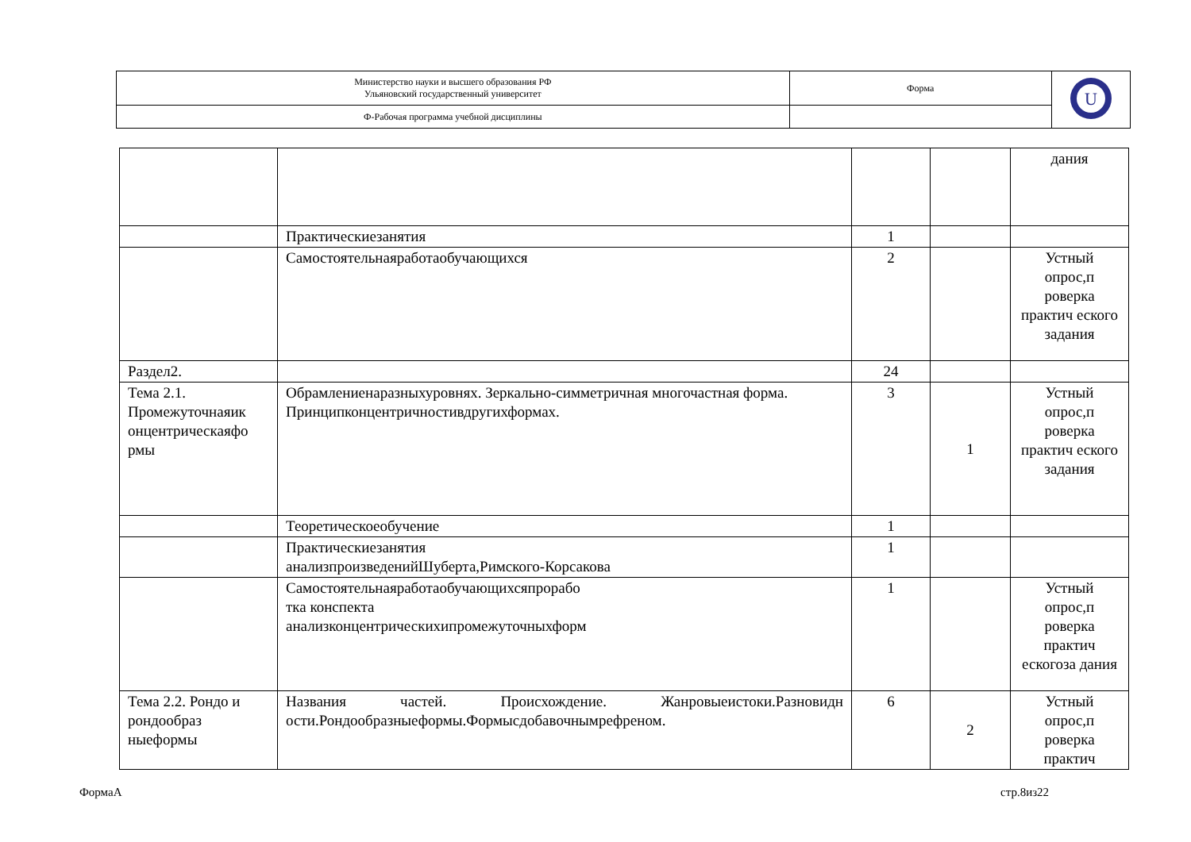| Министерство науки и высшего образования РФ Ульяновский государственный университет | Форма | U |
| Ф-Рабочая программа учебной дисциплины | | |
| | | | | дания |
| | Практическиезанятия | 1 | | |
| | Самостоятельнаяработаобучающихся | 2 | | Устный опрос,п роверка практич еского задания |
| Раздел2. | | 24 | | |
| Тема 2.1. Промежуточнаяик онцентрическаяфо рмы | Обрамлениенаразныхуровнях. Зеркально-симметричная многочастная форма. Принципконцентричностивдругихформах. | 3 | 1 | Устный опрос,п роверка практич еского задания |
| | Теоретическоеобучение | 1 | | |
| | Практическиезанятия анализпроизведенийШуберта,Римского-Корсакова | 1 | | |
| | Самостоятельнаяработаобучающихсяпрорабо тка конспекта анализконцентрическихипромежуточныхформ | 1 | | Устный опрос,п роверка практич ескогоза дания |
| Тема 2.2. Рондо и рондообраз ныеформы | Названия частей. Происхождение. Жанровыеистоки.Разновидн ости.Рондообразныеформы.Формысдобавочнымрефреном. | 6 | 2 | Устный опрос,п роверка практич |
ФормаА стр.8из22